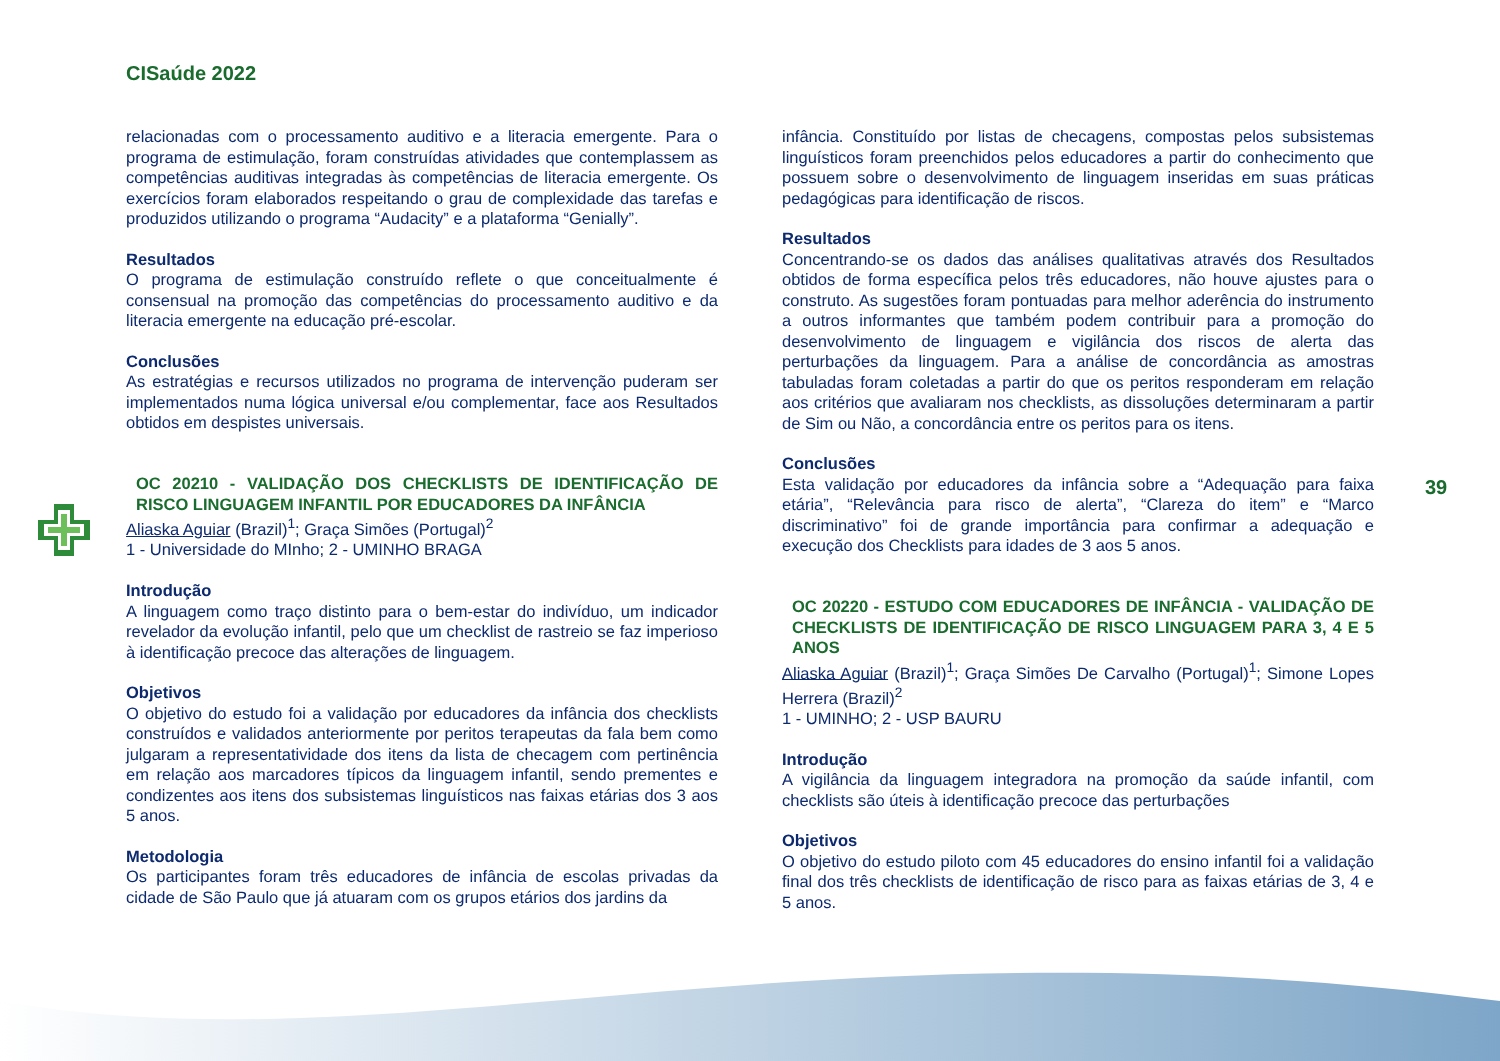CISaúde 2022
39
relacionadas com o processamento auditivo e a literacia emergente. Para o programa de estimulação, foram construídas atividades que contemplassem as competências auditivas integradas às competências de literacia emergente. Os exercícios foram elaborados respeitando o grau de complexidade das tarefas e produzidos utilizando o programa “Audacity” e a plataforma “Genially”.
Resultados
O programa de estimulação construído reflete o que conceitualmente é consensual na promoção das competências do processamento auditivo e da literacia emergente na educação pré-escolar.
Conclusões
As estratégias e recursos utilizados no programa de intervenção puderam ser implementados numa lógica universal e/ou complementar, face aos Resultados obtidos em despistes universais.
OC 20210 - VALIDAÇÃO DOS CHECKLISTS DE IDENTIFICAÇÃO DE RISCO LINGUAGEM INFANTIL POR EDUCADORES DA INFÂNCIA
Aliaska Aguiar (Brazil)<sup>1</sup>; Graça Simões (Portugal)<sup>2</sup>
1 - Universidade do MInho; 2 - UMINHO BRAGA
Introdução
A linguagem como traço distinto para o bem-estar do indivíduo, um indicador revelador da evolução infantil, pelo que um checklist de rastreio se faz imperioso à identificação precoce das alterações de linguagem.
Objetivos
O objetivo do estudo foi a validação por educadores da infância dos checklists construídos e validados anteriormente por peritos terapeutas da fala bem como julgaram a representatividade dos itens da lista de checagem com pertinência em relação aos marcadores típicos da linguagem infantil, sendo prementes e condizentes aos itens dos subsistemas linguísticos nas faixas etárias dos 3 aos 5 anos.
Metodologia
Os participantes foram três educadores de infância de escolas privadas da cidade de São Paulo que já atuaram com os grupos etários dos jardins da
infância. Constituído por listas de checagens, compostas pelos subsistemas linguísticos foram preenchidos pelos educadores a partir do conhecimento que possuem sobre o desenvolvimento de linguagem inseridas em suas práticas pedagógicas para identificação de riscos.
Resultados
Concentrando-se os dados das análises qualitativas através dos Resultados obtidos de forma específica pelos três educadores, não houve ajustes para o construto. As sugestões foram pontuadas para melhor aderência do instrumento a outros informantes que também podem contribuir para a promoção do desenvolvimento de linguagem e vigilância dos riscos de alerta das perturbações da linguagem. Para a análise de concordância as amostras tabuladas foram coletadas a partir do que os peritos responderam em relação aos critérios que avaliaram nos checklists, as dissoluções determinaram a partir de Sim ou Não, a concordância entre os peritos para os itens.
Conclusões
Esta validação por educadores da infância sobre a “Adequação para faixa etária”, “Relevância para risco de alerta”, “Clareza do item” e “Marco discriminativo” foi de grande importância para confirmar a adequação e execução dos Checklists para idades de 3 aos 5 anos.
OC 20220 - ESTUDO COM EDUCADORES DE INFÂNCIA - VALIDAÇÃO DE CHECKLISTS DE IDENTIFICAÇÃO DE RISCO LINGUAGEM PARA 3, 4 E 5 ANOS
Aliaska Aguiar (Brazil)<sup>1</sup>; Graça Simões De Carvalho (Portugal)<sup>1</sup>; Simone Lopes Herrera (Brazil)<sup>2</sup>
1 - UMINHO; 2 - USP BAURU
Introdução
A vigilância da linguagem integradora na promoção da saúde infantil, com checklists são úteis à identificação precoce das perturbações
Objetivos
O objetivo do estudo piloto com 45 educadores do ensino infantil foi a validação final dos três checklists de identificação de risco para as faixas etárias de 3, 4 e 5 anos.